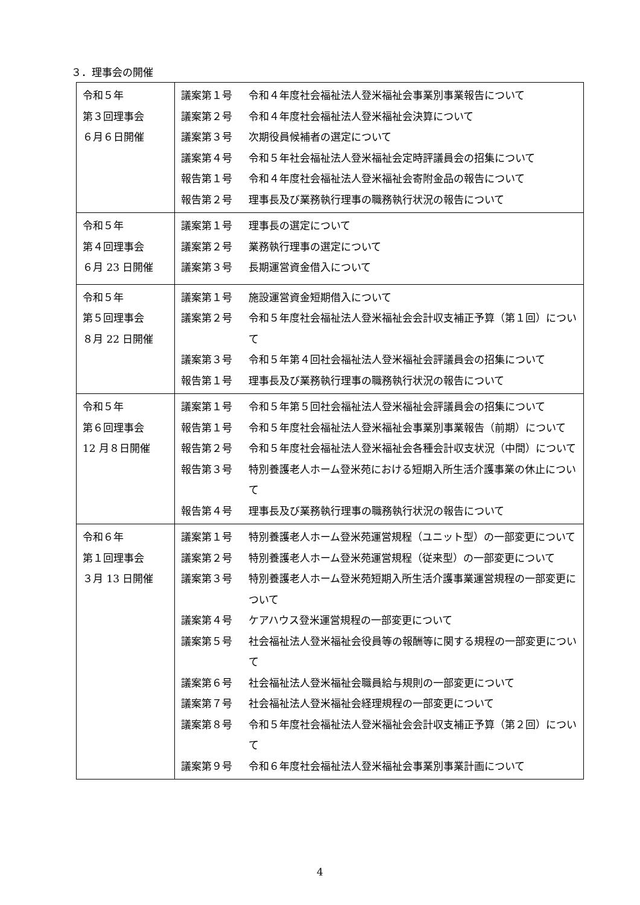３．理事会の開催
| 令和５年 第３回理事会 ６月６日開催 | 議案第１号 令和４年度社会福祉法人登米福祉会事業別事業報告について 議案第２号 令和４年度社会福祉法人登米福祉会決算について 議案第３号 次期役員候補者の選定について 議案第４号 令和５年社会福祉法人登米福祉会定時評議員会の招集について 報告第１号 令和４年度社会福祉法人登米福祉会寄附金品の報告について 報告第２号 理事長及び業務執行理事の職務執行状況の報告について |
| 令和５年 第４回理事会 ６月 23 日開催 | 議案第１号 理事長の選定について 議案第２号 業務執行理事の選定について 議案第３号 長期運営資金借入について |
| 令和５年 第５回理事会 ８月 22 日開催 | 議案第１号 施設運営資金短期借入について 議案第２号 令和５年度社会福祉法人登米福祉会会計収支補正予算（第１回）について 議案第３号 令和５年第４回社会福祉法人登米福祉会評議員会の招集について 報告第１号 理事長及び業務執行理事の職務執行状況の報告について |
| 令和５年 第６回理事会 12 月８日開催 | 議案第１号 令和５年第５回社会福祉法人登米福祉会評議員会の招集について 報告第１号 令和５年度社会福祉法人登米福祉会事業別事業報告（前期）について 報告第２号 令和５年度社会福祉法人登米福祉会各種会計収支状況（中間）について 報告第３号 特別養護老人ホーム登米苑における短期入所生活介護事業の休止について 報告第４号 理事長及び業務執行理事の職務執行状況の報告について |
| 令和６年 第１回理事会 ３月 13 日開催 | 議案第１号 特別養護老人ホーム登米苑運営規程（ユニット型）の一部変更について 議案第２号 特別養護老人ホーム登米苑運営規程（従来型）の一部変更について 議案第３号 特別養護老人ホーム登米苑短期入所生活介護事業運営規程の一部変更について 議案第４号 ケアハウス登米運営規程の一部変更について 議案第５号 社会福祉法人登米福祉会役員等の報酬等に関する規程の一部変更について 議案第６号 社会福祉法人登米福祉会職員給与規則の一部変更について 議案第７号 社会福祉法人登米福祉会経理規程の一部変更について 議案第８号 令和５年度社会福祉法人登米福祉会会計収支補正予算（第２回）について 議案第９号 令和６年度社会福祉法人登米福祉会事業別事業計画について |
4